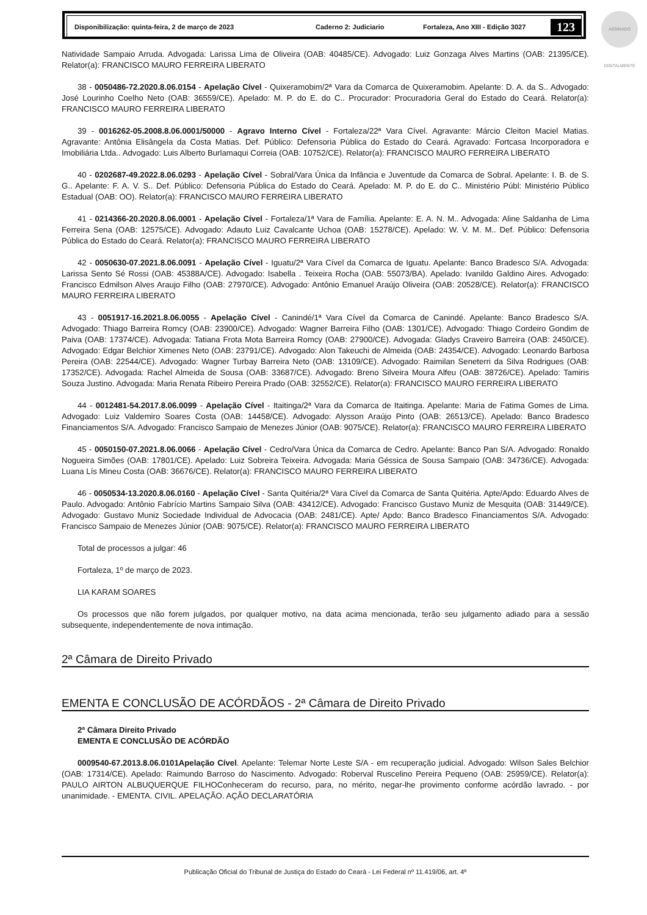Disponibilização: quinta-feira, 2 de março de 2023 Caderno 2: Judiciario Fortaleza, Ano XIII - Edição 3027 123
ASSINADO DIGITALMENTE
Natividade Sampaio Arruda. Advogada: Larissa Lima de Oliveira (OAB: 40485/CE). Advogado: Luiz Gonzaga Alves Martins (OAB: 21395/CE). Relator(a): FRANCISCO MAURO FERREIRA LIBERATO
38 - 0050486-72.2020.8.06.0154 - Apelação Cível - Quixeramobim/2ª Vara da Comarca de Quixeramobim. Apelante: D. A. da S.. Advogado: José Lourinho Coelho Neto (OAB: 36559/CE). Apelado: M. P. do E. do C.. Procurador: Procuradoria Geral do Estado do Ceará. Relator(a): FRANCISCO MAURO FERREIRA LIBERATO
39 - 0016262-05.2008.8.06.0001/50000 - Agravo Interno Cível - Fortaleza/22ª Vara Cível. Agravante: Márcio Cleiton Maciel Matias. Agravante: Antônia Elisângela da Costa Matias. Def. Público: Defensoria Pública do Estado do Ceará. Agravado: Fortcasa Incorporadora e Imobiliária Ltda.. Advogado: Luis Alberto Burlamaqui Correia (OAB: 10752/CE). Relator(a): FRANCISCO MAURO FERREIRA LIBERATO
40 - 0202687-49.2022.8.06.0293 - Apelação Cível - Sobral/Vara Única da Infância e Juventude da Comarca de Sobral. Apelante: I. B. de S. G.. Apelante: F. A. V. S.. Def. Público: Defensoria Pública do Estado do Ceará. Apelado: M. P. do E. do C.. Ministério Públ: Ministério Público Estadual (OAB: OO). Relator(a): FRANCISCO MAURO FERREIRA LIBERATO
41 - 0214366-20.2020.8.06.0001 - Apelação Cível - Fortaleza/1ª Vara de Família. Apelante: E. A. N. M.. Advogada: Aline Saldanha de Lima Ferreira Sena (OAB: 12575/CE). Advogado: Adauto Luiz Cavalcante Uchoa (OAB: 15278/CE). Apelado: W. V. M. M.. Def. Público: Defensoria Pública do Estado do Ceará. Relator(a): FRANCISCO MAURO FERREIRA LIBERATO
42 - 0050630-07.2021.8.06.0091 - Apelação Cível - Iguatu/2ª Vara Cível da Comarca de Iguatu. Apelante: Banco Bradesco S/A. Advogada: Larissa Sento Sé Rossi (OAB: 45388A/CE). Advogado: Isabella . Teixeira Rocha (OAB: 55073/BA). Apelado: Ivanildo Galdino Aires. Advogado: Francisco Edmilson Alves Araujo Filho (OAB: 27970/CE). Advogado: Antônio Emanuel Araújo Oliveira (OAB: 20528/CE). Relator(a): FRANCISCO MAURO FERREIRA LIBERATO
43 - 0051917-16.2021.8.06.0055 - Apelação Cível - Canindé/1ª Vara Cível da Comarca de Canindé. Apelante: Banco Bradesco S/A. Advogado: Thiago Barreira Romcy (OAB: 23900/CE). Advogado: Wagner Barreira Filho (OAB: 1301/CE). Advogado: Thiago Cordeiro Gondim de Paiva (OAB: 17374/CE). Advogada: Tatiana Frota Mota Barreira Romcy (OAB: 27900/CE). Advogada: Gladys Craveiro Barreira (OAB: 2450/CE). Advogado: Edgar Belchior Ximenes Neto (OAB: 23791/CE). Advogado: Alon Takeuchi de Almeida (OAB: 24354/CE). Advogado: Leonardo Barbosa Pereira (OAB: 22544/CE). Advogado: Wagner Turbay Barreira Neto (OAB: 13109/CE). Advogado: Raimilan Seneterri da Silva Rodrigues (OAB: 17352/CE). Advogada: Rachel Almeida de Sousa (OAB: 33687/CE). Advogado: Breno Silveira Moura Alfeu (OAB: 38726/CE). Apelado: Tamiris Souza Justino. Advogada: Maria Renata Ribeiro Pereira Prado (OAB: 32552/CE). Relator(a): FRANCISCO MAURO FERREIRA LIBERATO
44 - 0012481-54.2017.8.06.0099 - Apelação Cível - Itaitinga/2ª Vara da Comarca de Itaitinga. Apelante: Maria de Fatima Gomes de Lima. Advogado: Luiz Valdemiro Soares Costa (OAB: 14458/CE). Advogado: Alysson Araújo Pinto (OAB: 26513/CE). Apelado: Banco Bradesco Financiamentos S/A. Advogado: Francisco Sampaio de Menezes Júnior (OAB: 9075/CE). Relator(a): FRANCISCO MAURO FERREIRA LIBERATO
45 - 0050150-07.2021.8.06.0066 - Apelação Cível - Cedro/Vara Única da Comarca de Cedro. Apelante: Banco Pan S/A. Advogado: Ronaldo Nogueira Simões (OAB: 17801/CE). Apelado: Luiz Sobreira Teixeira. Advogada: Maria Géssica de Sousa Sampaio (OAB: 34736/CE). Advogada: Luana Lís Mineu Costa (OAB: 36676/CE). Relator(a): FRANCISCO MAURO FERREIRA LIBERATO
46 - 0050534-13.2020.8.06.0160 - Apelação Cível - Santa Quitéria/2ª Vara Cível da Comarca de Santa Quitéria. Apte/Apdo: Eduardo Alves de Paulo. Advogado: Antônio Fabrício Martins Sampaio Silva (OAB: 43412/CE). Advogado: Francisco Gustavo Muniz de Mesquita (OAB: 31449/CE). Advogado: Gustavo Muniz Sociedade Individual de Advocacia (OAB: 2481/CE). Apte/ Apdo: Banco Bradesco Financiamentos S/A. Advogado: Francisco Sampaio de Menezes Júnior (OAB: 9075/CE). Relator(a): FRANCISCO MAURO FERREIRA LIBERATO
Total de processos a julgar: 46
Fortaleza, 1º de março de 2023.
LIA KARAM SOARES
Os processos que não forem julgados, por qualquer motivo, na data acima mencionada, terão seu julgamento adiado para a sessão subsequente, independentemente de nova intimação.
2ª Câmara de Direito Privado
EMENTA E CONCLUSÃO DE ACÓRDÃOS - 2ª Câmara de Direito Privado
2ª Câmara Direito Privado
EMENTA E CONCLUSÃO DE ACÓRDÃO
0009540-67.2013.8.06.0101Apelação Cível. Apelante: Telemar Norte Leste S/A - em recuperação judicial. Advogado: Wilson Sales Belchior (OAB: 17314/CE). Apelado: Raimundo Barroso do Nascimento. Advogado: Roberval Ruscelino Pereira Pequeno (OAB: 25959/CE). Relator(a): PAULO AIRTON ALBUQUERQUE FILHOConheceram do recurso, para, no mérito, negar-lhe provimento conforme acórdão lavrado. - por unanimidade. - EMENTA. CIVIL. APELAÇÃO. AÇÃO DECLARATÓRIA
Publicação Oficial do Tribunal de Justiça do Estado do Ceará - Lei Federal nº 11.419/06, art. 4º